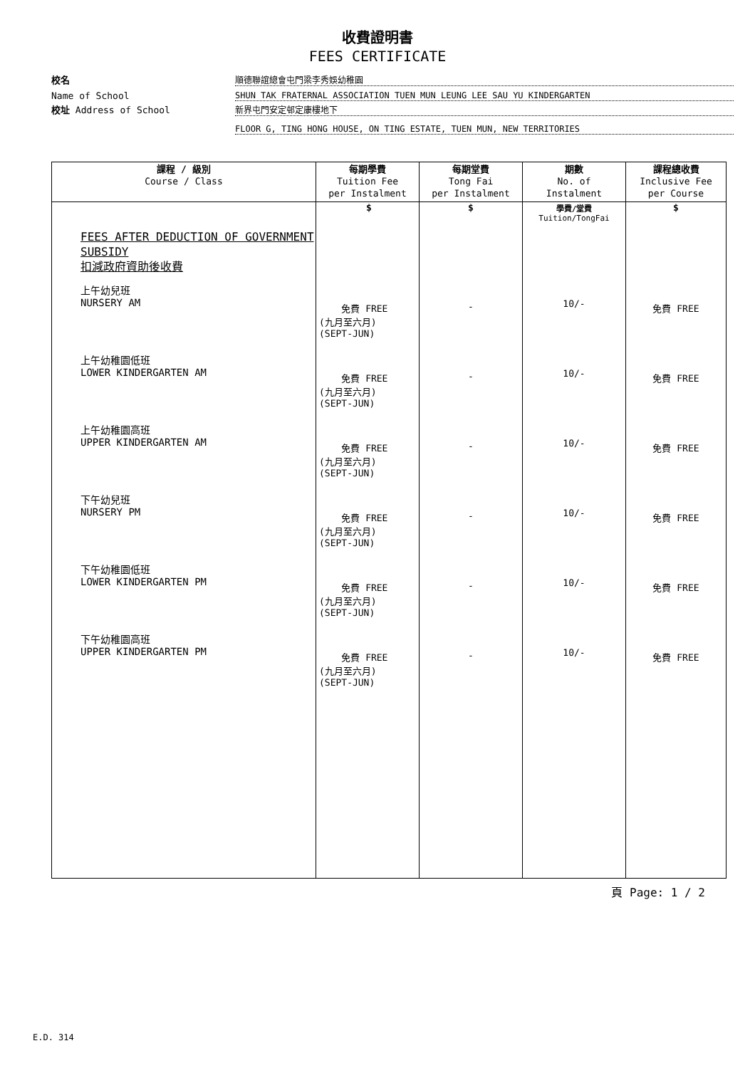收費證明書
FEES CERTIFICATE
校名 順德聯誼總會屯門梁李秀娛幼稚園
Name of School SHUN TAK FRATERNAL ASSOCIATION TUEN MUN LEUNG LEE SAU YU KINDERGARTEN
校址 Address of School 新界屯門安定邨定康樓地下
FLOOR G, TING HONG HOUSE, ON TING ESTATE, TUEN MUN, NEW TERRITORIES
| 課程 / 級別 Course / Class | 每期學費 Tuition Fee per Instalment | 每期堂費 Tong Fai per Instalment | 期數 No. of Instalment | 課程總收費 Inclusive Fee per Course |
| --- | --- | --- | --- | --- |
| FEES AFTER DEDUCTION OF GOVERNMENT SUBSIDY 扣減政府資助後收費 上午幼兒班 NURSERY AM 上午幼稚園低班 LOWER KINDERGARTEN AM 上午幼稚園高班 UPPER KINDERGARTEN AM 下午幼兒班 NURSERY PM 下午幼稚園低班 LOWER KINDERGARTEN PM 下午幼稚園高班 UPPER KINDERGARTEN PM | $ 免費 FREE (九月至六月) (SEPT-JUN) 免費 FREE (九月至六月) (SEPT-JUN) 免費 FREE (九月至六月) (SEPT-JUN) 免費 FREE (九月至六月) (SEPT-JUN) 免費 FREE (九月至六月) (SEPT-JUN) 免費 FREE (九月至六月) (SEPT-JUN) | $ - - - - - - | 學費/堂費 Tuition/TongFai 10/- 10/- 10/- 10/- 10/- 10/- | $ 免費 FREE 免費 FREE 免費 FREE 免費 FREE 免費 FREE 免費 FREE |
頁 Page: 1 / 2
E.D. 314